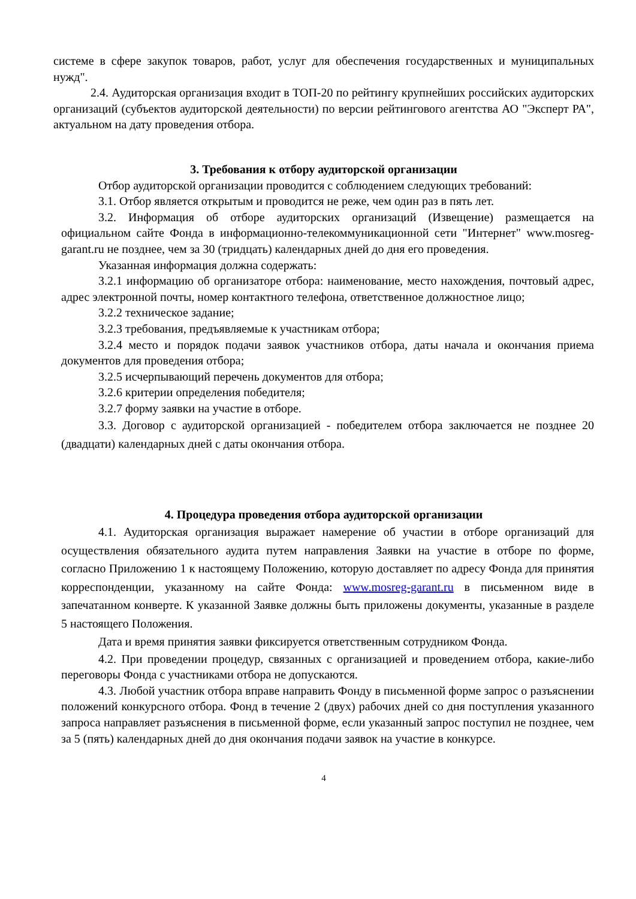системе в сфере закупок товаров, работ, услуг для обеспечения государственных и муниципальных нужд".
2.4. Аудиторская организация входит в ТОП-20 по рейтингу крупнейших российских аудиторских организаций (субъектов аудиторской деятельности) по версии рейтингового агентства АО "Эксперт РА", актуальном на дату проведения отбора.
3. Требования к отбору аудиторской организации
Отбор аудиторской организации проводится с соблюдением следующих требований:
3.1. Отбор является открытым и проводится не реже, чем один раз в пять лет.
3.2. Информация об отборе аудиторских организаций (Извещение) размещается на официальном сайте Фонда в информационно-телекоммуникационной сети "Интернет" www.mosreg-garant.ru не позднее, чем за 30 (тридцать) календарных дней до дня его проведения.
Указанная информация должна содержать:
3.2.1 информацию об организаторе отбора: наименование, место нахождения, почтовый адрес, адрес электронной почты, номер контактного телефона, ответственное должностное лицо;
3.2.2 техническое задание;
3.2.3 требования, предъявляемые к участникам отбора;
3.2.4 место и порядок подачи заявок участников отбора, даты начала и окончания приема документов для проведения отбора;
3.2.5 исчерпывающий перечень документов для отбора;
3.2.6 критерии определения победителя;
3.2.7 форму заявки на участие в отборе.
3.3. Договор с аудиторской организацией - победителем отбора заключается не позднее 20 (двадцати) календарных дней с даты окончания отбора.
4. Процедура проведения отбора аудиторской организации
4.1. Аудиторская организация выражает намерение об участии в отборе организаций для осуществления обязательного аудита путем направления Заявки на участие в отборе по форме, согласно Приложению 1 к настоящему Положению, которую доставляет по адресу Фонда для принятия корреспонденции, указанному на сайте Фонда: www.mosreg-garant.ru в письменном виде в запечатанном конверте. К указанной Заявке должны быть приложены документы, указанные в разделе 5 настоящего Положения.
Дата и время принятия заявки фиксируется ответственным сотрудником Фонда.
4.2. При проведении процедур, связанных с организацией и проведением отбора, какие-либо переговоры Фонда с участниками отбора не допускаются.
4.3. Любой участник отбора вправе направить Фонду в письменной форме запрос о разъяснении положений конкурсного отбора. Фонд в течение 2 (двух) рабочих дней со дня поступления указанного запроса направляет разъяснения в письменной форме, если указанный запрос поступил не позднее, чем за 5 (пять) календарных дней до дня окончания подачи заявок на участие в конкурсе.
4